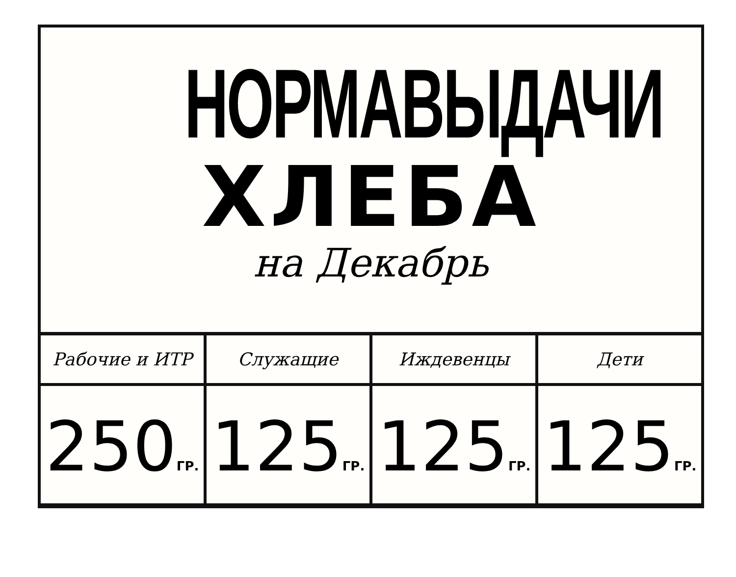НОРМА ВЫДАЧИ
ХЛЕБА
на Декабрь
| Рабочие и ИТР | Служащие | Иждевенцы | Дети |
| --- | --- | --- | --- |
| 250 ГР. | 125 ГР. | 125 ГР. | 125 ГР. |